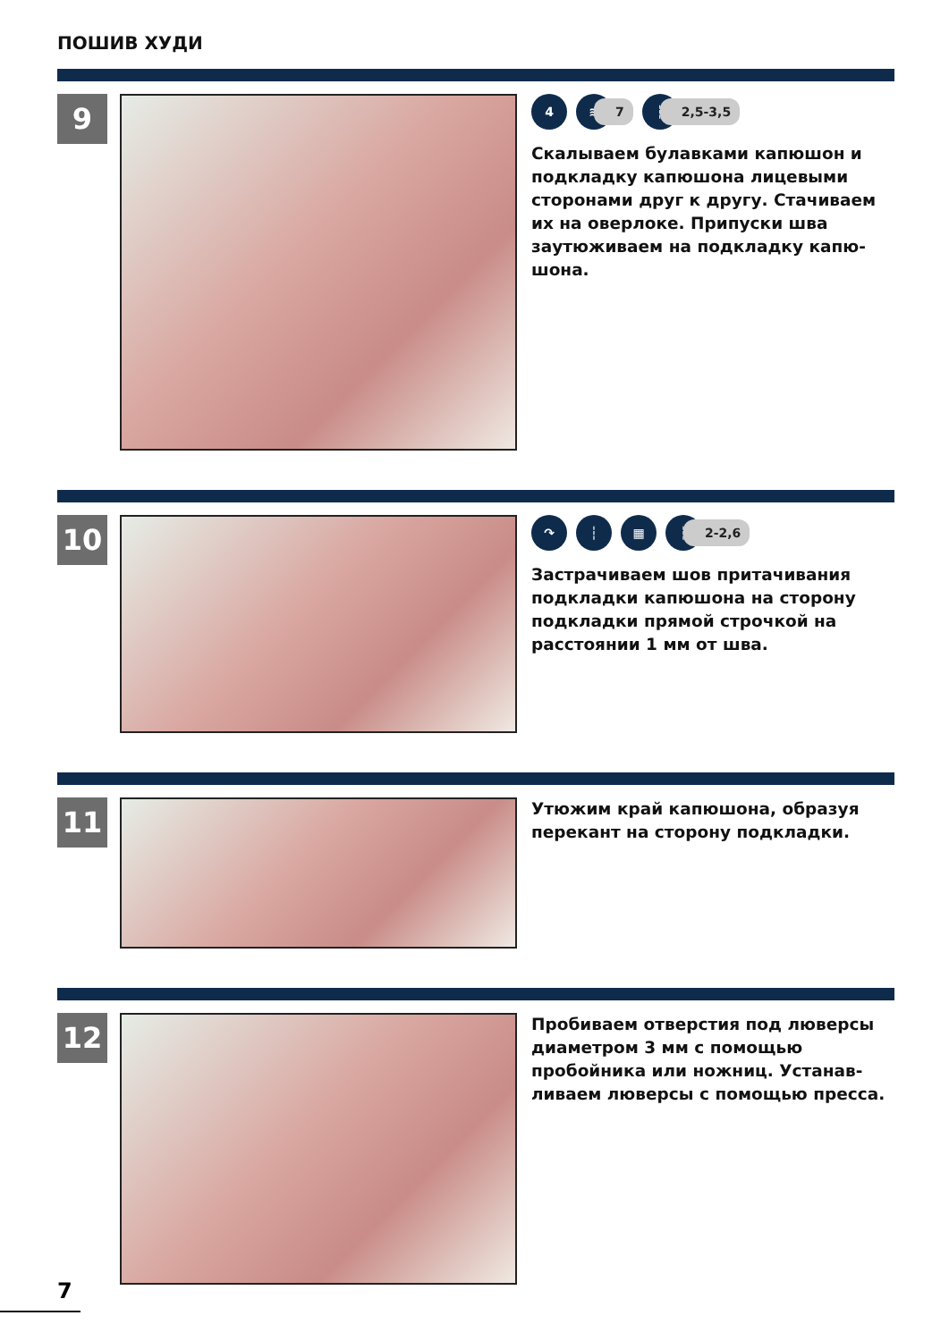ПОШИВ ХУДИ
9
4 ≋
7
┆
2,5-3,5
Скалываем булавками капюшон и подкладку капюшона лицевыми сторонами друг к другу. Стачива­ем их на оверлоке. Припуски шва заутюживаем на подкладку капю­шона.
10
↷ ┆ ▦ ┆
2-2,6
Застрачиваем шов притачивания подкладки капюшона на сторону подкладки прямой строчкой на расстоянии 1 мм от шва.
11
Утюжим край капюшона, образуя перекант на сторону подкладки.
12
Пробиваем отверстия под лювер­сы диаметром 3 мм с помощью пробойника или ножниц. Устанав­ливаем люверсы с помощью прес­са.
7